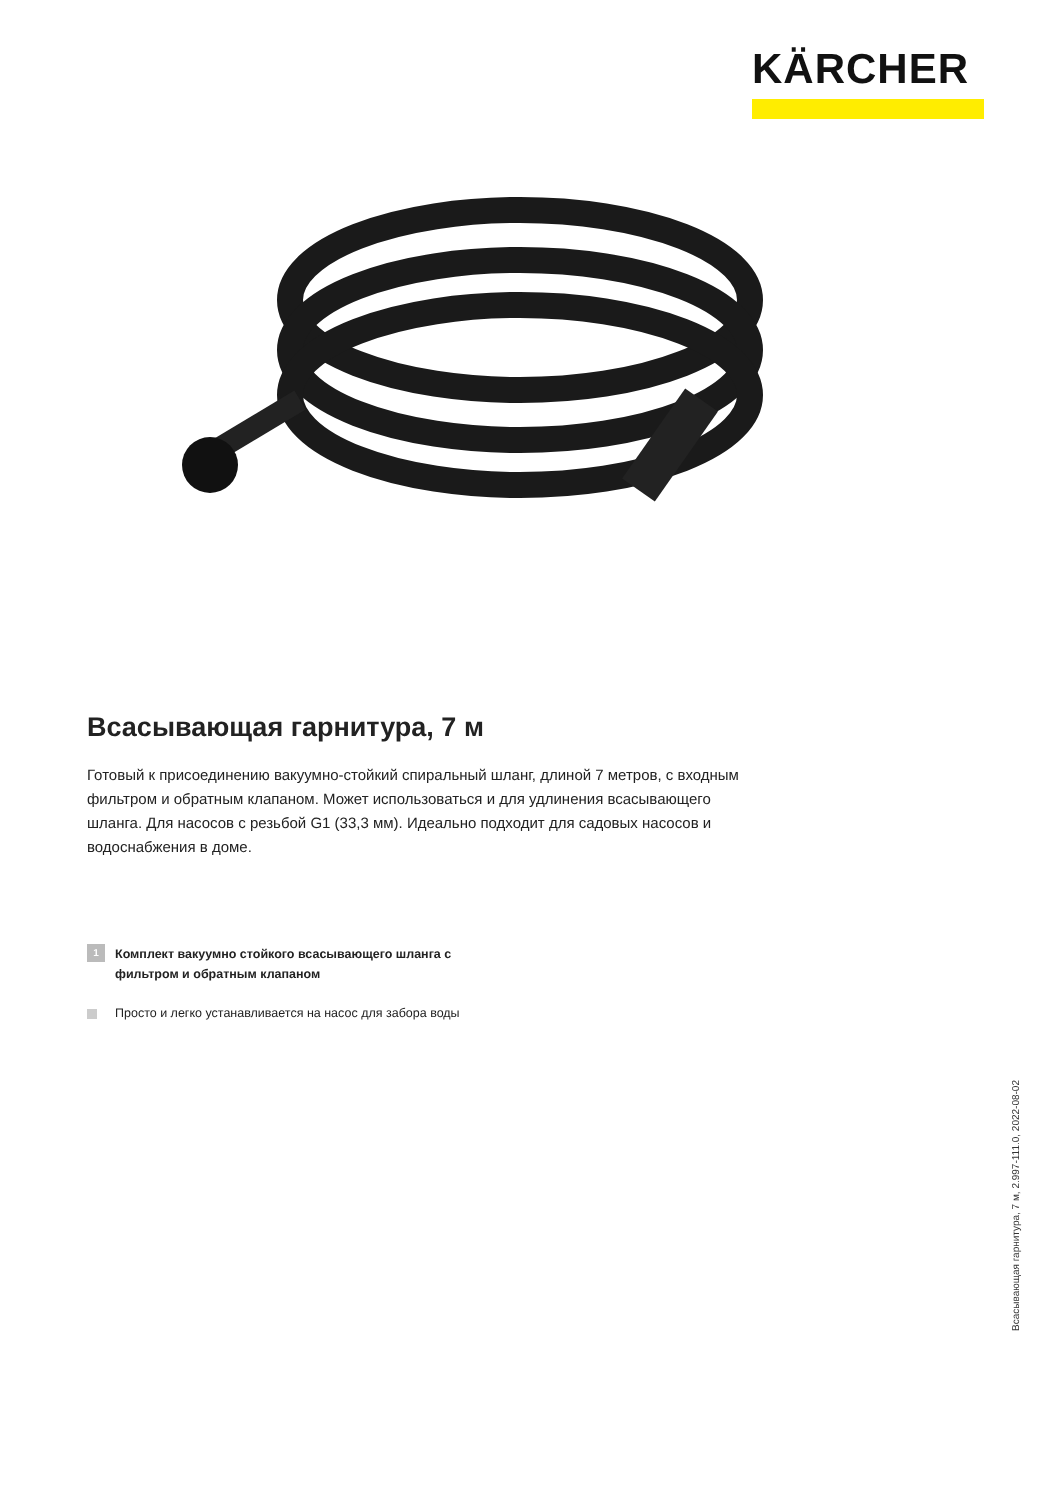KÄRCHER
Всасывающая гарнитура, 7 м
Готовый к присоединению вакуумно-стойкий спиральный шланг, длиной 7 метров, с входным фильтром и обратным клапаном. Может использоваться и для удлинения всасывающего шланга. Для насосов с резьбой G1 (33,3 мм). Идеально подходит для садовых насосов и водоснабжения в доме.
1 Комплект вакуумно стойкого всасывающего шланга с
фильтром и обратным клапаном
Просто и легко устанавливается на насос для забора воды
Всасывающая гарнитура, 7 м, 2.997-111.0, 2022-08-02